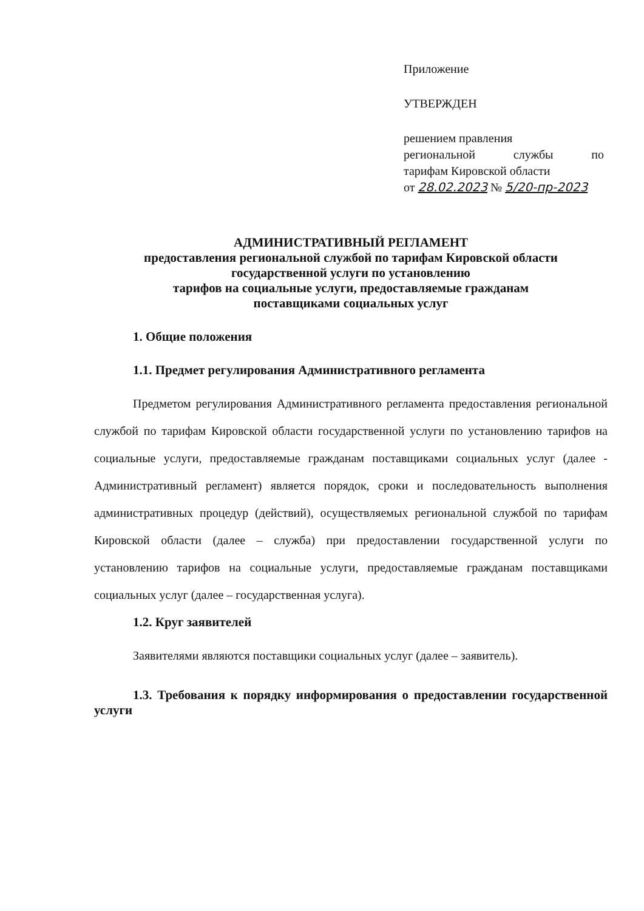Приложение
УТВЕРЖДЕН
решением правления
региональной службы по
тарифам Кировской области
от 28.02.2023 № 5/20-пр-2023
АДМИНИСТРАТИВНЫЙ РЕГЛАМЕНТ
предоставления региональной службой по тарифам Кировской области
государственной услуги по установлению
тарифов на социальные услуги, предоставляемые гражданам
поставщиками социальных услуг
1. Общие положения
1.1. Предмет регулирования Административного регламента
Предметом регулирования Административного регламента предоставления региональной службой по тарифам Кировской области государственной услуги по установлению тарифов на социальные услуги, предоставляемые гражданам поставщиками социальных услуг (далее - Административный регламент) является порядок, сроки и последовательность выполнения административных процедур (действий), осуществляемых региональной службой по тарифам Кировской области (далее – служба) при предоставлении государственной услуги по установлению тарифов на социальные услуги, предоставляемые гражданам поставщиками социальных услуг (далее – государственная услуга).
1.2. Круг заявителей
Заявителями являются поставщики социальных услуг (далее – заявитель).
1.3. Требования к порядку информирования о предоставлении государственной услуги